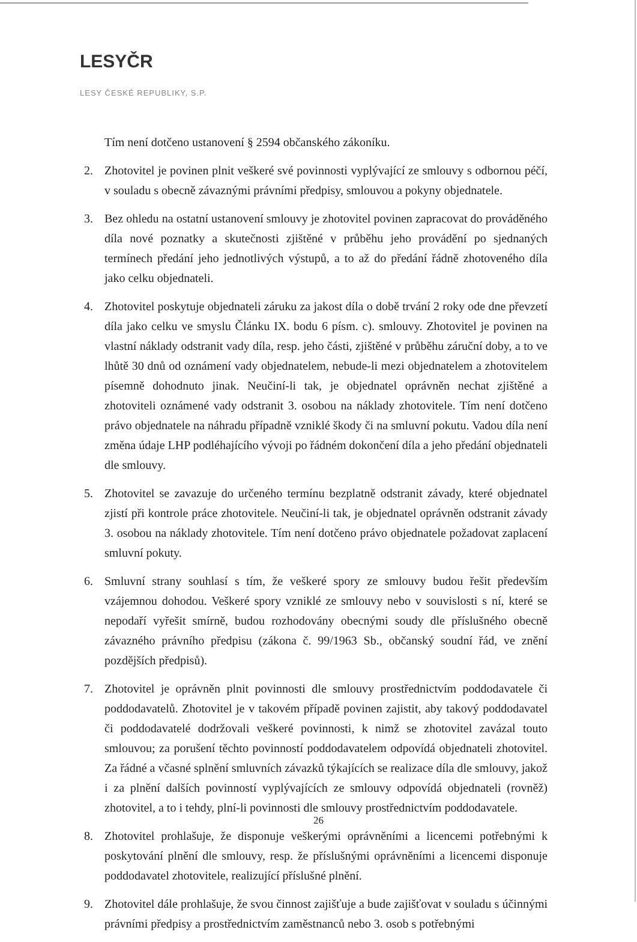LESYČR
LESY ČESKÉ REPUBLIKY, S.P.
Tím není dotčeno ustanovení § 2594 občanského zákoníku.
2. Zhotovitel je povinen plnit veškeré své povinnosti vyplývající ze smlouvy s odbornou péčí, v souladu s obecně závaznými právními předpisy, smlouvou a pokyny objednatele.
3. Bez ohledu na ostatní ustanovení smlouvy je zhotovitel povinen zapracovat do prováděného díla nové poznatky a skutečnosti zjištěné v průběhu jeho provádění po sjednaných termínech předání jeho jednotlivých výstupů, a to až do předání řádně zhotoveného díla jako celku objednateli.
4. Zhotovitel poskytuje objednateli záruku za jakost díla o době trvání 2 roky ode dne převzetí díla jako celku ve smyslu Článku IX. bodu 6 písm. c). smlouvy. Zhotovitel je povinen na vlastní náklady odstranit vady díla, resp. jeho části, zjištěné v průběhu záruční doby, a to ve lhůtě 30 dnů od oznámení vady objednatelem, nebude-li mezi objednatelem a zhotovitelem písemně dohodnuto jinak. Neučiní-li tak, je objednatel oprávněn nechat zjištěné a zhotoviteli oznámené vady odstranit 3. osobou na náklady zhotovitele. Tím není dotčeno právo objednatele na náhradu případně vzniklé škody či na smluvní pokutu. Vadou díla není změna údaje LHP podléhajícího vývoji po řádném dokončení díla a jeho předání objednateli dle smlouvy.
5. Zhotovitel se zavazuje do určeného termínu bezplatně odstranit závady, které objednatel zjistí při kontrole práce zhotovitele. Neučiní-li tak, je objednatel oprávněn odstranit závady 3. osobou na náklady zhotovitele. Tím není dotčeno právo objednatele požadovat zaplacení smluvní pokuty.
6. Smluvní strany souhlasí s tím, že veškeré spory ze smlouvy budou řešit především vzájemnou dohodou. Veškeré spory vzniklé ze smlouvy nebo v souvislosti s ní, které se nepodaří vyřešit smírně, budou rozhodovány obecnými soudy dle příslušného obecně závazného právního předpisu (zákona č. 99/1963 Sb., občanský soudní řád, ve znění pozdějších předpisů).
7. Zhotovitel je oprávněn plnit povinnosti dle smlouvy prostřednictvím poddodavatele či poddodavatelů. Zhotovitel je v takovém případě povinen zajistit, aby takový poddodavatel či poddodavatelé dodržovali veškeré povinnosti, k nimž se zhotovitel zavázal touto smlouvou; za porušení těchto povinností poddodavatelem odpovídá objednateli zhotovitel. Za řádné a včasné splnění smluvních závazků týkajících se realizace díla dle smlouvy, jakož i za plnění dalších povinností vyplývajících ze smlouvy odpovídá objednateli (rovněž) zhotovitel, a to i tehdy, plní-li povinnosti dle smlouvy prostřednictvím poddodavatele.
8. Zhotovitel prohlašuje, že disponuje veškerými oprávněními a licencemi potřebnými k poskytování plnění dle smlouvy, resp. že příslušnými oprávněními a licencemi disponuje poddodavatel zhotovitele, realizující příslušné plnění.
9. Zhotovitel dále prohlašuje, že svou činnost zajišťuje a bude zajišťovat v souladu s účinnými právními předpisy a prostřednictvím zaměstnanců nebo 3. osob s potřebnými
26